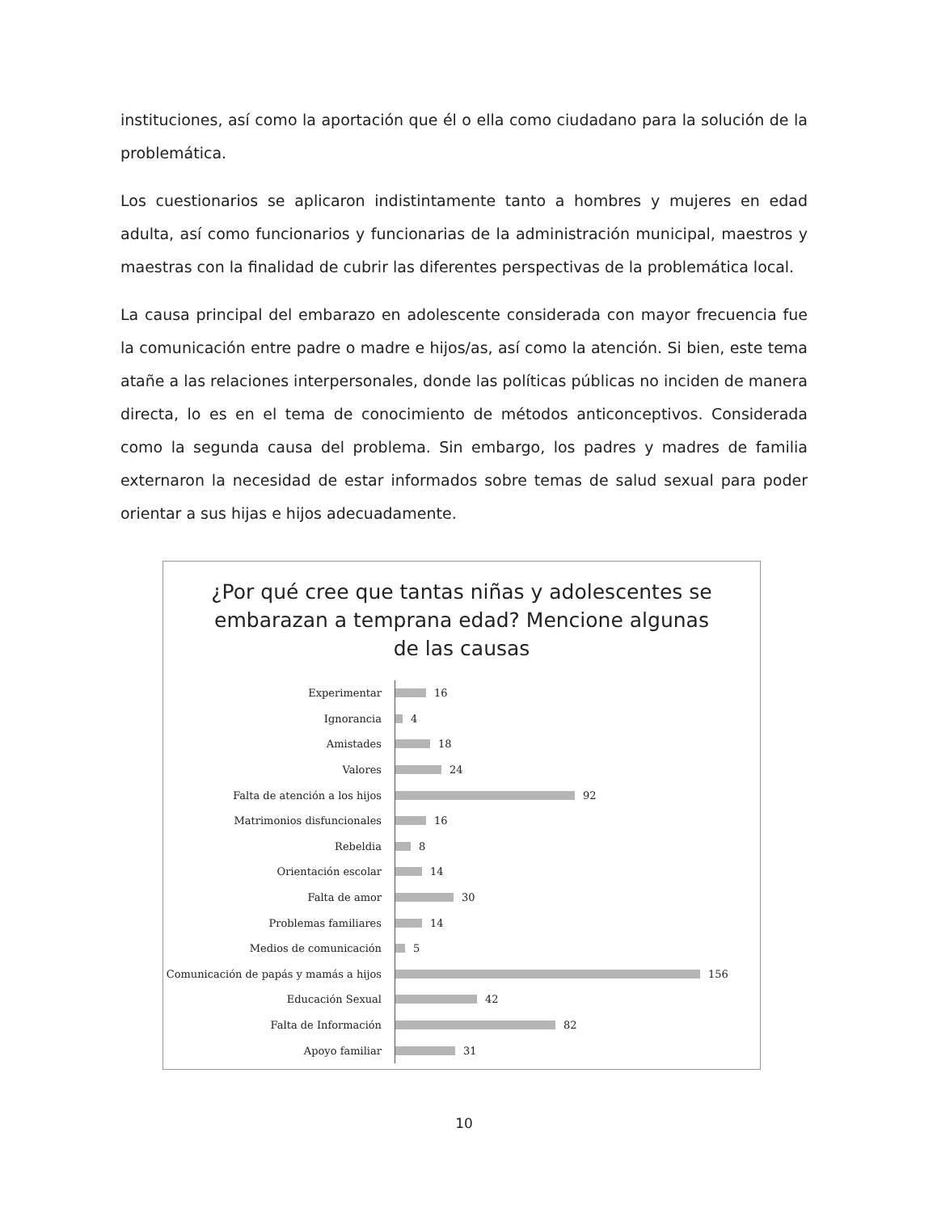instituciones, así como la aportación que él o ella como ciudadano para la solución de la problemática.
Los cuestionarios se aplicaron indistintamente tanto a hombres y mujeres en edad adulta, así como funcionarios y funcionarias de la administración municipal, maestros y maestras con la finalidad de cubrir las diferentes perspectivas de la problemática local.
La causa principal del embarazo en adolescente considerada con mayor frecuencia fue la comunicación entre padre o madre e hijos/as, así como la atención. Si bien, este tema atañe a las relaciones interpersonales, donde las políticas públicas no inciden de manera directa, lo es en el tema de conocimiento de métodos anticonceptivos. Considerada como la segunda causa del problema. Sin embargo, los padres y madres de familia externaron la necesidad de estar informados sobre temas de salud sexual para poder orientar a sus hijas e hijos adecuadamente.
¿Por qué cree que tantas niñas y adolescentes se
embarazan a temprana edad? Mencione algunas
de las causas
Experimentar
16
Ignorancia
4
Amistades
18
Valores
24
Falta de atención a los hijos
92
Matrimonios disfuncionales
16
Rebeldia
8
Orientación escolar
14
Falta de amor
30
Problemas familiares
14
Medios de comunicación
5
Comunicación de papás y mamás a hijos
156
Educación Sexual
42
Falta de Información
82
Apoyo familiar
31
10